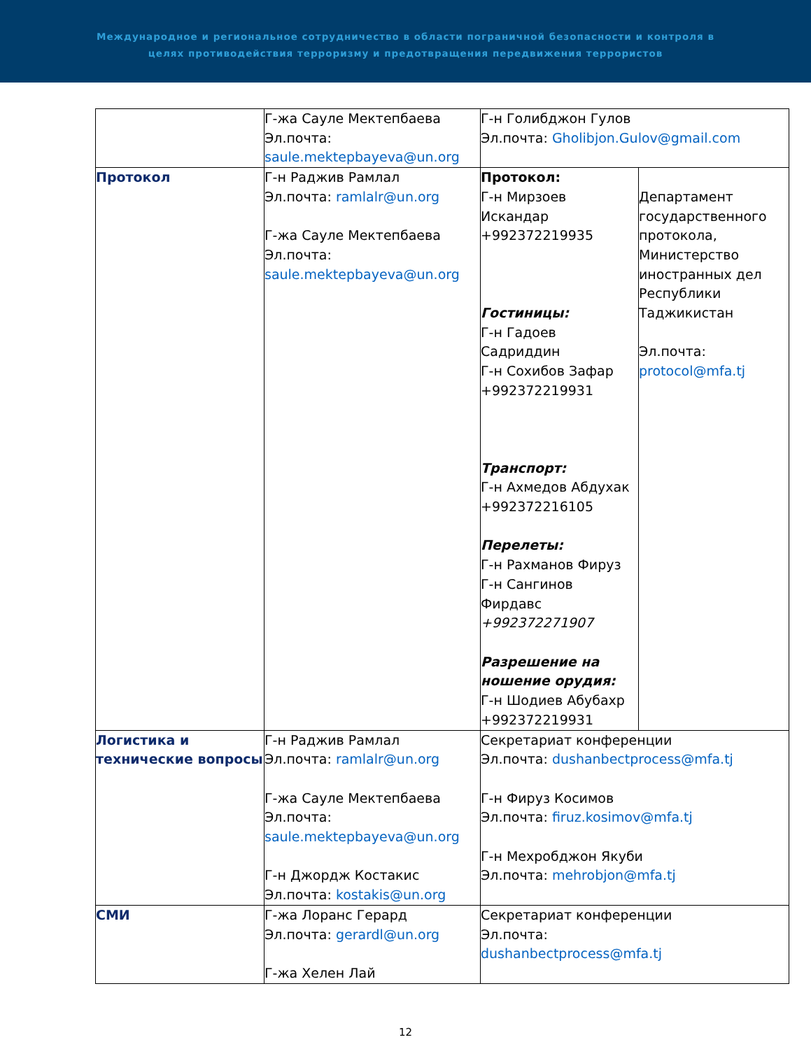Международное и региональное сотрудничество в области пограничной безопасности и контроля в
целях противодействия терроризму и предотвращения передвижения террористов
| | Г-жа Сауле Мектепбаева Эл.почта: saule.mektepbayeva@un.org | Г-н Голибджон Гулов Эл.почта: Gholibjon.Gulov@gmail.com | |
| Протокол | Г-н Раджив Рамлал Эл.почта: ramlalr@un.org Г-жа Сауле Мектепбаева Эл.почта: saule.mektepbayeva@un.org | Протокол: Г-н Мирзоев Искандар +992372219935 Гостиницы: Г-н Гадоев Садриддин Г-н Сохибов Зафар +992372219931 Транспорт: Г-н Ахмедов Абдухак +992372216105 Перелеты: Г-н Рахманов Фируз Г-н Сангинов Фирдавс +992372271907 Разрешение на ношение орудия: Г-н Шодиев Абубахр +992372219931 | Департамент государственного протокола, Министерство иностранных дел Республики Таджикистан Эл.почта: protocol@mfa.tj |
| Логистика и технические вопросы | Г-н Раджив Рамлал Эл.почта: ramlalr@un.org Г-жа Сауле Мектепбаева Эл.почта: saule.mektepbayeva@un.org Г-н Джордж Костакис Эл.почта: kostakis@un.org | Секретариат конференции Эл.почта: dushanbectprocess@mfa.tj Г-н Фируз Косимов Эл.почта: firuz.kosimov@mfa.tj Г-н Мехробджон Якуби Эл.почта: mehrobjon@mfa.tj | |
| СМИ | Г-жа Лоранс Герард Эл.почта: gerardl@un.org Г-жа Хелен Лай | Секретариат конференции Эл.почта: dushanbectprocess@mfa.tj | |
12